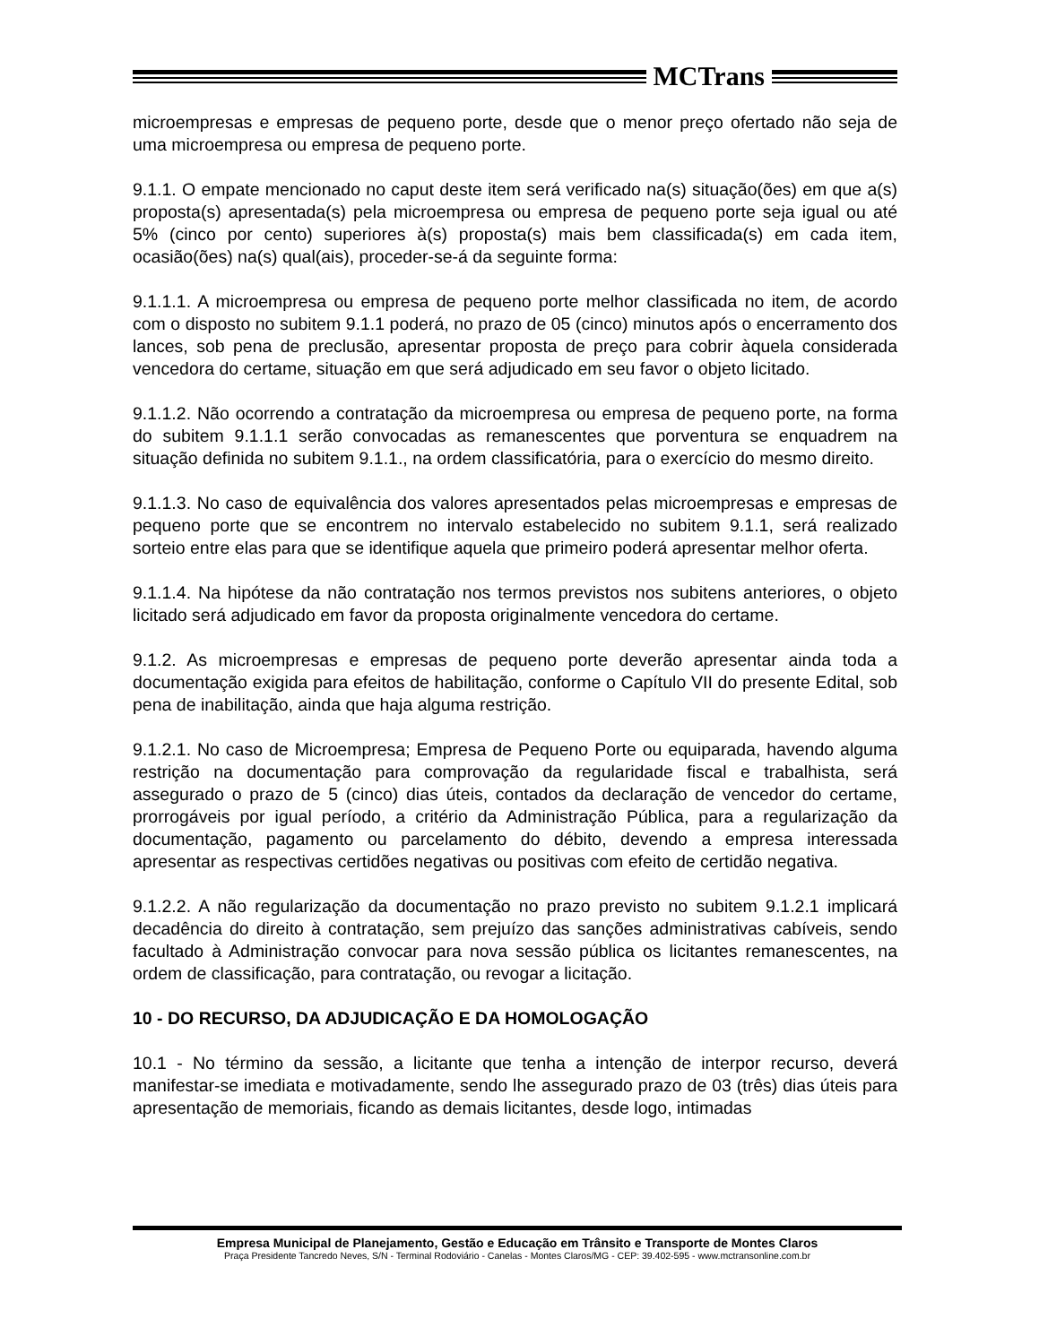MCTrans
microempresas e empresas de pequeno porte, desde que o menor preço ofertado não seja de uma microempresa ou empresa de pequeno porte.
9.1.1. O empate mencionado no caput deste item será verificado na(s) situação(ões) em que a(s) proposta(s) apresentada(s) pela microempresa ou empresa de pequeno porte seja igual ou até 5% (cinco por cento) superiores à(s) proposta(s) mais bem classificada(s) em cada item, ocasião(ões) na(s) qual(ais), proceder-se-á da seguinte forma:
9.1.1.1. A microempresa ou empresa de pequeno porte melhor classificada no item, de acordo com o disposto no subitem 9.1.1 poderá, no prazo de 05 (cinco) minutos após o encerramento dos lances, sob pena de preclusão, apresentar proposta de preço para cobrir àquela considerada vencedora do certame, situação em que será adjudicado em seu favor o objeto licitado.
9.1.1.2. Não ocorrendo a contratação da microempresa ou empresa de pequeno porte, na forma do subitem 9.1.1.1 serão convocadas as remanescentes que porventura se enquadrem na situação definida no subitem 9.1.1., na ordem classificatória, para o exercício do mesmo direito.
9.1.1.3. No caso de equivalência dos valores apresentados pelas microempresas e empresas de pequeno porte que se encontrem no intervalo estabelecido no subitem 9.1.1, será realizado sorteio entre elas para que se identifique aquela que primeiro poderá apresentar melhor oferta.
9.1.1.4. Na hipótese da não contratação nos termos previstos nos subitens anteriores, o objeto licitado será adjudicado em favor da proposta originalmente vencedora do certame.
9.1.2. As microempresas e empresas de pequeno porte deverão apresentar ainda toda a documentação exigida para efeitos de habilitação, conforme o Capítulo VII do presente Edital, sob pena de inabilitação, ainda que haja alguma restrição.
9.1.2.1. No caso de Microempresa; Empresa de Pequeno Porte ou equiparada, havendo alguma restrição na documentação para comprovação da regularidade fiscal e trabalhista, será assegurado o prazo de 5 (cinco) dias úteis, contados da declaração de vencedor do certame, prorrogáveis por igual período, a critério da Administração Pública, para a regularização da documentação, pagamento ou parcelamento do débito, devendo a empresa interessada apresentar as respectivas certidões negativas ou positivas com efeito de certidão negativa.
9.1.2.2. A não regularização da documentação no prazo previsto no subitem 9.1.2.1 implicará decadência do direito à contratação, sem prejuízo das sanções administrativas cabíveis, sendo facultado à Administração convocar para nova sessão pública os licitantes remanescentes, na ordem de classificação, para contratação, ou revogar a licitação.
10 - DO RECURSO, DA ADJUDICAÇÃO E DA HOMOLOGAÇÃO
10.1 - No término da sessão, a licitante que tenha a intenção de interpor recurso, deverá manifestar-se imediata e motivadamente, sendo lhe assegurado prazo de 03 (três) dias úteis para apresentação de memoriais, ficando as demais licitantes, desde logo, intimadas
Empresa Municipal de Planejamento, Gestão e Educação em Trânsito e Transporte de Montes Claros
Praça Presidente Tancredo Neves, S/N - Terminal Rodoviário - Canelas - Montes Claros/MG - CEP: 39.402-595 - www.mctransonline.com.br